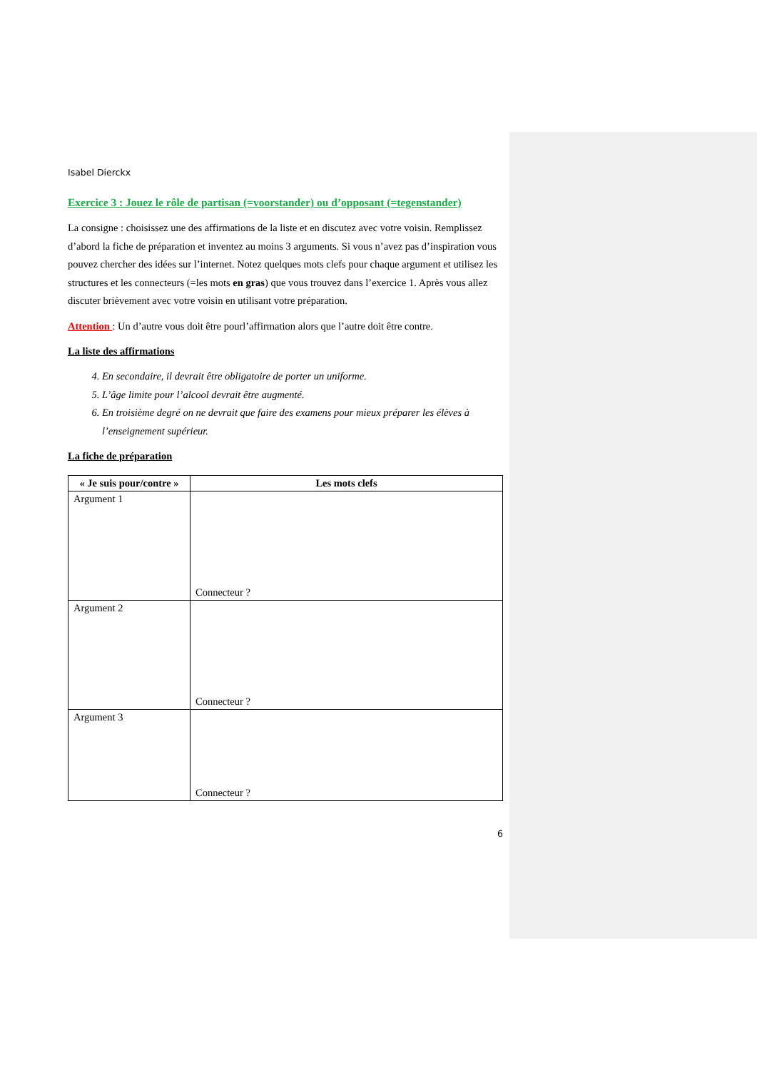Isabel Dierckx
Exercice 3 : Jouez le rôle de partisan (=voorstander) ou d’opposant (=tegenstander)
La consigne : choisissez une des affirmations de la liste et en discutez avec votre voisin. Remplissez d’abord la fiche de préparation et inventez au moins 3 arguments. Si vous n’avez pas d’inspiration vous pouvez chercher des idées sur l’internet. Notez quelques mots clefs pour chaque argument et utilisez les structures et les connecteurs (=les mots en gras) que vous trouvez dans l’exercice 1. Après vous allez discuter brièvement avec votre voisin en utilisant votre préparation.
Attention : Un d’autre vous doit être pourl’affirmation alors que l’autre doit être contre.
La liste des affirmations
4. En secondaire, il devrait être obligatoire de porter un uniforme.
5. L’âge limite pour l’alcool devrait être augmenté.
6. En troisième degré on ne devrait que faire des examens pour mieux préparer les élèves à l’enseignement supérieur.
La fiche de préparation
| « Je suis pour/contre » | Les mots clefs |
| --- | --- |
| Argument 1 | Connecteur ? |
| Argument 2 | Connecteur ? |
| Argument 3 | Connecteur ? |
6